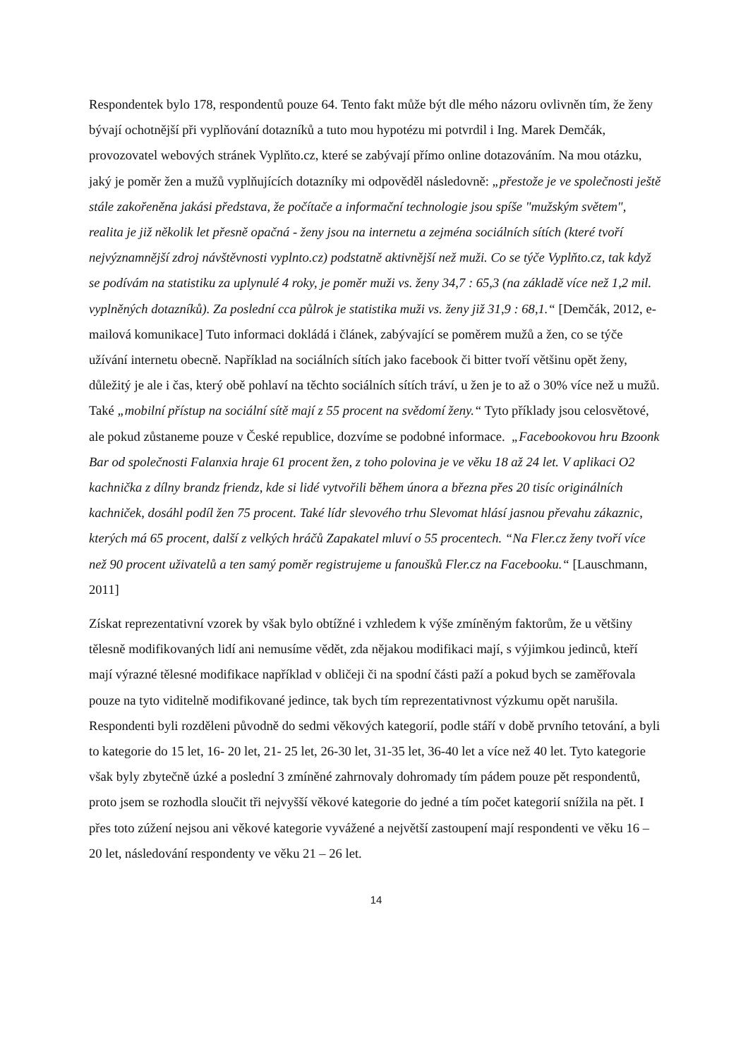Respondentek bylo 178, respondentů pouze 64. Tento fakt může být dle mého názoru ovlivněn tím, že ženy bývají ochotnější při vyplňování dotazníků a tuto mou hypotézu mi potvrdil i Ing. Marek Demčák, provozovatel webových stránek Vyplňto.cz, které se zabývají přímo online dotazováním. Na mou otázku, jaký je poměr žen a mužů vyplňujících dotazníky mi odpověděl následovně: „přestože je ve společnosti ještě stále zakořeněna jakási představa, že počítače a informační technologie jsou spíše "mužským světem", realita je již několik let přesně opačná - ženy jsou na internetu a zejména sociálních sítích (které tvoří nejvýznamnější zdroj návštěvnosti vyplnto.cz) podstatně aktivnější než muži. Co se týče Vyplňto.cz, tak když se podívám na statistiku za uplynulé 4 roky, je poměr muži vs. ženy 34,7 : 65,3 (na základě více než 1,2 mil. vyplněných dotazníků). Za poslední cca půlrok je statistika muži vs. ženy již 31,9 : 68,1.“ [Demčák, 2012, e-mailová komunikace] Tuto informaci dokládá i článek, zabývající se poměrem mužů a žen, co se týče užívání internetu obecně. Například na sociálních sítích jako facebook či bitter tvoří většinu opět ženy, důležitý je ale i čas, který obě pohlaví na těchto sociálních sítích tráví, u žen je to až o 30% více než u mužů. Také „mobilní přístup na sociální sítě mají z 55 procent na svědomí ženy.“ Tyto příklady jsou celosvětové, ale pokud zůstaneme pouze v České republice, dozvíme se podobné informace. „Facebookovou hru Bzoonk Bar od společnosti Falanxia hraje 61 procent žen, z toho polovina je ve věku 18 až 24 let. V aplikaci O2 kachnička z dílny brandz friendz, kde si lidé vytvořili během února a března přes 20 tisíc originálních kachniček, dosáhl podíl žen 75 procent. Také lídr slevového trhu Slevomat hlásí jasnou převahu zákaznic, kterých má 65 procent, další z velkých hráčů Zapakatel mluví o 55 procentech. “Na Fler.cz ženy tvoří více než 90 procent uživatelů a ten samý poměr registrujeme u fanoušků Fler.cz na Facebooku.“ [Lauschmann, 2011]
Získat reprezentativní vzorek by však bylo obtížné i vzhledem k výše zmíněným faktorům, že u většiny tělesně modifikovaných lidí ani nemusíme vědět, zda nějakou modifikaci mají, s výjimkou jedinců, kteří mají výrazné tělesné modifikace například v obličeji či na spodní části paží a pokud bych se zaměřovala pouze na tyto viditelně modifikované jedince, tak bych tím reprezentativnost výzkumu opět narušila. Respondenti byli rozděleni původně do sedmi věkových kategorií, podle stáří v době prvního tetování, a byli to kategorie do 15 let, 16- 20 let, 21- 25 let, 26-30 let, 31-35 let, 36-40 let a více než 40 let. Tyto kategorie však byly zbytečně úzké a poslední 3 zmíněné zahrnovaly dohromady tím pádem pouze pět respondentů, proto jsem se rozhodla sloučit tři nejvyšší věkové kategorie do jedné a tím počet kategorií snížila na pět. I přes toto zúžení nejsou ani věkové kategorie vyvážené a největší zastoupení mají respondenti ve věku 16 – 20 let, následování respondenty ve věku 21 – 26 let.
14